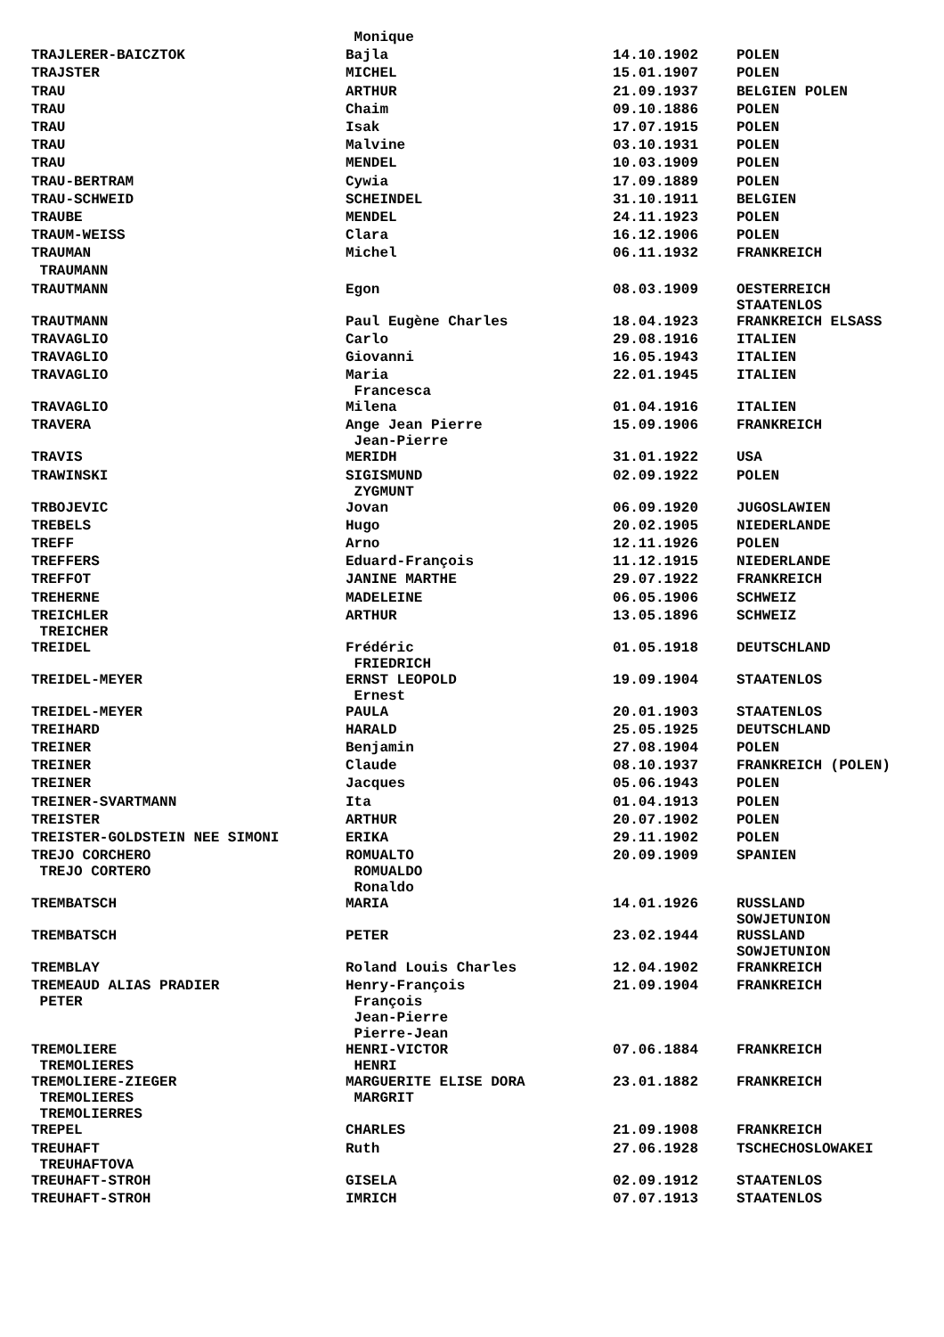| | Monique | | |
| TRAJLERER-BAICZTOK | Bajla | 14.10.1902 | POLEN |
| TRAJSTER | MICHEL | 15.01.1907 | POLEN |
| TRAU | ARTHUR | 21.09.1937 | BELGIEN POLEN |
| TRAU | Chaim | 09.10.1886 | POLEN |
| TRAU | Isak | 17.07.1915 | POLEN |
| TRAU | Malvine | 03.10.1931 | POLEN |
| TRAU | MENDEL | 10.03.1909 | POLEN |
| TRAU-BERTRAM | Cywia | 17.09.1889 | POLEN |
| TRAU-SCHWEID | SCHEINDEL | 31.10.1911 | BELGIEN |
| TRAUBE | MENDEL | 24.11.1923 | POLEN |
| TRAUM-WEISS | Clara | 16.12.1906 | POLEN |
| TRAUMAN | Michel | 06.11.1932 | FRANKREICH |
| TRAUMANN | | | |
| TRAUTMANN | Egon | 08.03.1909 | OESTERREICH STAATENLOS |
| TRAUTMANN | Paul Eugène Charles | 18.04.1923 | FRANKREICH ELSASS |
| TRAVAGLIO | Carlo | 29.08.1916 | ITALIEN |
| TRAVAGLIO | Giovanni | 16.05.1943 | ITALIEN |
| TRAVAGLIO | Maria Francesca | 22.01.1945 | ITALIEN |
| TRAVAGLIO | Milena | 01.04.1916 | ITALIEN |
| TRAVERA | Ange Jean Pierre Jean-Pierre | 15.09.1906 | FRANKREICH |
| TRAVIS | MERIDH | 31.01.1922 | USA |
| TRAWINSKI | SIGISMUND ZYGMUNT | 02.09.1922 | POLEN |
| TRBOJEVIC | Jovan | 06.09.1920 | JUGOSLAWIEN |
| TREBELS | Hugo | 20.02.1905 | NIEDERLANDE |
| TREFF | Arno | 12.11.1926 | POLEN |
| TREFFERS | Eduard-François | 11.12.1915 | NIEDERLANDE |
| TREFFOT | JANINE MARTHE | 29.07.1922 | FRANKREICH |
| TREHERNE | MADELEINE | 06.05.1906 | SCHWEIZ |
| TREICHLER TREICHER | ARTHUR | 13.05.1896 | SCHWEIZ |
| TREIDEL | Frédéric FRIEDRICH | 01.05.1918 | DEUTSCHLAND |
| TREIDEL-MEYER | ERNST LEOPOLD Ernest | 19.09.1904 | STAATENLOS |
| TREIDEL-MEYER | PAULA | 20.01.1903 | STAATENLOS |
| TREIHARD | HARALD | 25.05.1925 | DEUTSCHLAND |
| TREINER | Benjamin | 27.08.1904 | POLEN |
| TREINER | Claude | 08.10.1937 | FRANKREICH (POLEN) |
| TREINER | Jacques | 05.06.1943 | POLEN |
| TREINER-SVARTMANN | Ita | 01.04.1913 | POLEN |
| TREISTER | ARTHUR | 20.07.1902 | POLEN |
| TREISTER-GOLDSTEIN NEE SIMONI | ERIKA | 29.11.1902 | POLEN |
| TREJO CORCHERO TREJO CORTERO | ROMUALTO ROMUALDO Ronaldo | 20.09.1909 | SPANIEN |
| TREMBATSCH | MARIA | 14.01.1926 | RUSSLAND SOWJETUNION |
| TREMBATSCH | PETER | 23.02.1944 | RUSSLAND SOWJETUNION |
| TREMBLAY | Roland Louis Charles | 12.04.1902 | FRANKREICH |
| TREMEAUD ALIAS PRADIER PETER | Henry-François François Jean-Pierre Pierre-Jean | 21.09.1904 | FRANKREICH |
| TREMOLIERE TREMOLIERES | HENRI-VICTOR HENRI | 07.06.1884 | FRANKREICH |
| TREMOLIERE-ZIEGER TREMOLIERES TREMOLIERRES | MARGUERITE ELISE DORA MARGRIT | 23.01.1882 | FRANKREICH |
| TREPEL | CHARLES | 21.09.1908 | FRANKREICH |
| TREUHAFT TREUHAFTOVA | Ruth | 27.06.1928 | TSCHECHOSLOWAKEI |
| TREUHAFT-STROH | GISELA | 02.09.1912 | STAATENLOS |
| TREUHAFT-STROH | IMRICH | 07.07.1913 | STAATENLOS |